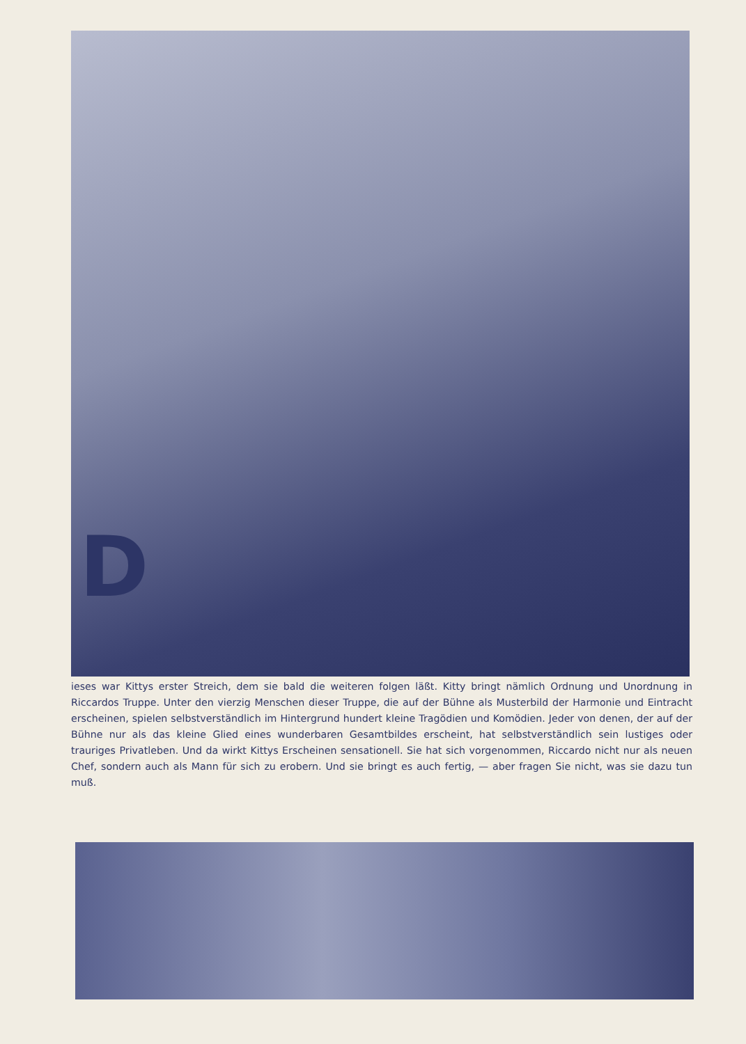Dieses war Kittys erster Streich, dem sie bald die weiteren folgen läßt. Kitty bringt nämlich Ordnung und Unordnung in Riccardos Truppe. Unter den vierzig Menschen dieser Truppe, die auf der Bühne als Musterbild der Harmonie und Eintracht erscheinen, spielen selbstverständlich im Hintergrund hundert kleine Tragödien und Komödien. Jeder von denen, der auf der Bühne nur als das kleine Glied eines wunderbaren Gesamtbildes erscheint, hat selbstverständlich sein lustiges oder trauriges Privatleben. Und da wirkt Kittys Erscheinen sensationell. Sie hat sich vorgenommen, Riccardo nicht nur als neuen Chef, sondern auch als Mann für sich zu erobern. Und sie bringt es auch fertig, — aber fragen Sie nicht, was sie dazu tun muß.